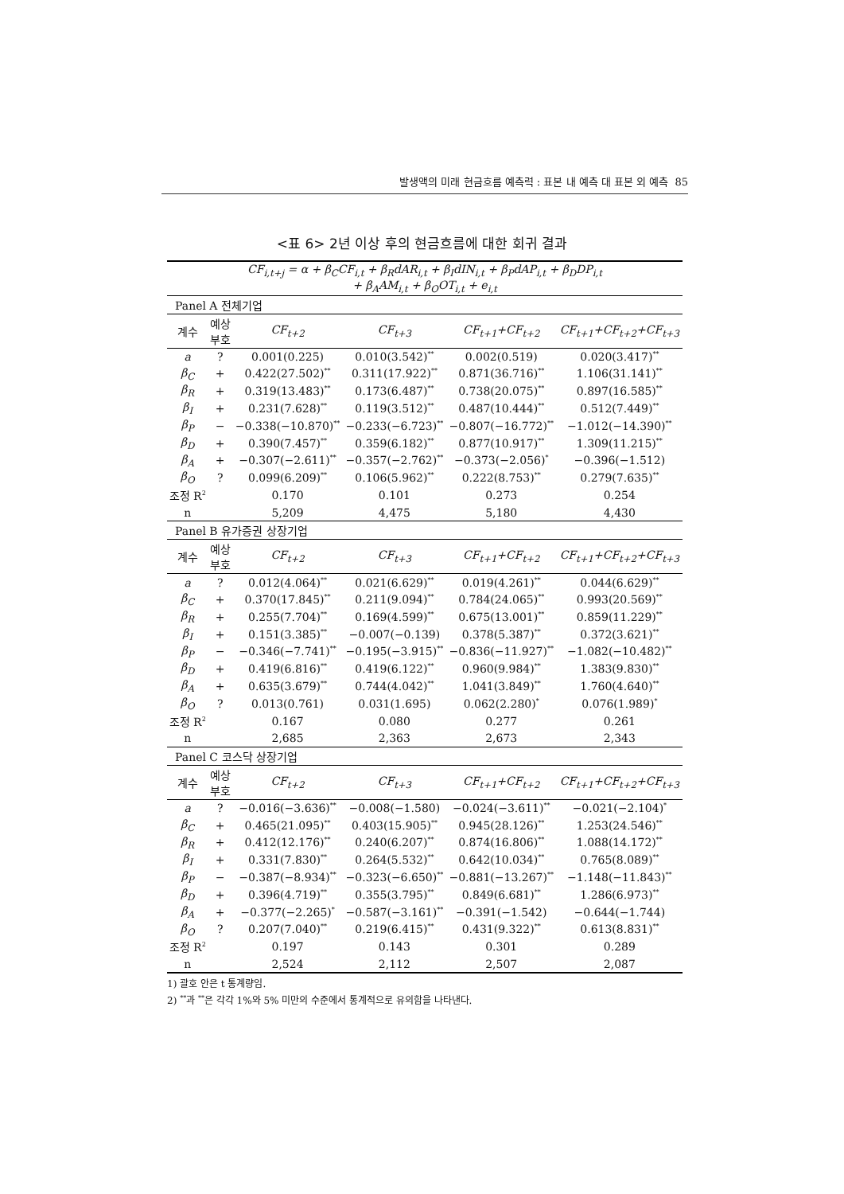발생액의 미래 현금흐름 예측력 : 표본 내 예측 대 표본 외 예측 85
<표 6> 2년 이상 후의 현금흐름에 대한 회귀 결과
| CF<sub>i,t+j</sub> = α + β<sub>C</sub>CF<sub>i,t</sub> + β<sub>R</sub>dAR<sub>i,t</sub> + β<sub>I</sub>dIN<sub>i,t</sub> + β<sub>P</sub>dAP<sub>i,t</sub> + β<sub>D</sub>DP<sub>i,t</sub> + β<sub>A</sub>AM<sub>i,t</sub> + β<sub>O</sub>OT<sub>i,t</sub> + e<sub>i,t</sub> | | | | | |
| Panel A 전체기업 | | | | | |
| 계수 | 예상 부호 | CF<sub>t+2</sub> | CF<sub>t+3</sub> | CF<sub>t+1</sub>+CF<sub>t+2</sub> | CF<sub>t+1</sub>+CF<sub>t+2</sub>+CF<sub>t+3</sub> |
| a | ? | 0.001(0.225) | 0.010(3.542)<sup>**</sup> | 0.002(0.519) | 0.020(3.417)<sup>**</sup> |
| β<sub>C</sub> | + | 0.422(27.502)<sup>**</sup> | 0.311(17.922)<sup>**</sup> | 0.871(36.716)<sup>**</sup> | 1.106(31.141)<sup>**</sup> |
| β<sub>R</sub> | + | 0.319(13.483)<sup>**</sup> | 0.173(6.487)<sup>**</sup> | 0.738(20.075)<sup>**</sup> | 0.897(16.585)<sup>**</sup> |
| β<sub>I</sub> | + | 0.231(7.628)<sup>**</sup> | 0.119(3.512)<sup>**</sup> | 0.487(10.444)<sup>**</sup> | 0.512(7.449)<sup>**</sup> |
| β<sub>P</sub> | − | −0.338(−10.870)<sup>**</sup> | −0.233(−6.723)<sup>**</sup> | −0.807(−16.772)<sup>**</sup> | −1.012(−14.390)<sup>**</sup> |
| β<sub>D</sub> | + | 0.390(7.457)<sup>**</sup> | 0.359(6.182)<sup>**</sup> | 0.877(10.917)<sup>**</sup> | 1.309(11.215)<sup>**</sup> |
| β<sub>A</sub> | + | −0.307(−2.611)<sup>**</sup> | −0.357(−2.762)<sup>**</sup> | −0.373(−2.056)<sup>*</sup> | −0.396(−1.512) |
| β<sub>O</sub> | ? | 0.099(6.209)<sup>**</sup> | 0.106(5.962)<sup>**</sup> | 0.222(8.753)<sup>**</sup> | 0.279(7.635)<sup>**</sup> |
| 조정 R<sup>2</sup> | | 0.170 | 0.101 | 0.273 | 0.254 |
| n | | 5,209 | 4,475 | 5,180 | 4,430 |
| Panel B 유가증권 상장기업 | | | | | |
| 계수 | 예상 부호 | CF<sub>t+2</sub> | CF<sub>t+3</sub> | CF<sub>t+1</sub>+CF<sub>t+2</sub> | CF<sub>t+1</sub>+CF<sub>t+2</sub>+CF<sub>t+3</sub> |
| a | ? | 0.012(4.064)<sup>**</sup> | 0.021(6.629)<sup>**</sup> | 0.019(4.261)<sup>**</sup> | 0.044(6.629)<sup>**</sup> |
| β<sub>C</sub> | + | 0.370(17.845)<sup>**</sup> | 0.211(9.094)<sup>**</sup> | 0.784(24.065)<sup>**</sup> | 0.993(20.569)<sup>**</sup> |
| β<sub>R</sub> | + | 0.255(7.704)<sup>**</sup> | 0.169(4.599)<sup>**</sup> | 0.675(13.001)<sup>**</sup> | 0.859(11.229)<sup>**</sup> |
| β<sub>I</sub> | + | 0.151(3.385)<sup>**</sup> | −0.007(−0.139) | 0.378(5.387)<sup>**</sup> | 0.372(3.621)<sup>**</sup> |
| β<sub>P</sub> | − | −0.346(−7.741)<sup>**</sup> | −0.195(−3.915)<sup>**</sup> | −0.836(−11.927)<sup>**</sup> | −1.082(−10.482)<sup>**</sup> |
| β<sub>D</sub> | + | 0.419(6.816)<sup>**</sup> | 0.419(6.122)<sup>**</sup> | 0.960(9.984)<sup>**</sup> | 1.383(9.830)<sup>**</sup> |
| β<sub>A</sub> | + | 0.635(3.679)<sup>**</sup> | 0.744(4.042)<sup>**</sup> | 1.041(3.849)<sup>**</sup> | 1.760(4.640)<sup>**</sup> |
| β<sub>O</sub> | ? | 0.013(0.761) | 0.031(1.695) | 0.062(2.280)<sup>*</sup> | 0.076(1.989)<sup>*</sup> |
| 조정 R<sup>2</sup> | | 0.167 | 0.080 | 0.277 | 0.261 |
| n | | 2,685 | 2,363 | 2,673 | 2,343 |
| Panel C 코스닥 상장기업 | | | | | |
| 계수 | 예상 부호 | CF<sub>t+2</sub> | CF<sub>t+3</sub> | CF<sub>t+1</sub>+CF<sub>t+2</sub> | CF<sub>t+1</sub>+CF<sub>t+2</sub>+CF<sub>t+3</sub> |
| a | ? | −0.016(−3.636)<sup>**</sup> | −0.008(−1.580) | −0.024(−3.611)<sup>**</sup> | −0.021(−2.104)<sup>*</sup> |
| β<sub>C</sub> | + | 0.465(21.095)<sup>**</sup> | 0.403(15.905)<sup>**</sup> | 0.945(28.126)<sup>**</sup> | 1.253(24.546)<sup>**</sup> |
| β<sub>R</sub> | + | 0.412(12.176)<sup>**</sup> | 0.240(6.207)<sup>**</sup> | 0.874(16.806)<sup>**</sup> | 1.088(14.172)<sup>**</sup> |
| β<sub>I</sub> | + | 0.331(7.830)<sup>**</sup> | 0.264(5.532)<sup>**</sup> | 0.642(10.034)<sup>**</sup> | 0.765(8.089)<sup>**</sup> |
| β<sub>P</sub> | − | −0.387(−8.934)<sup>**</sup> | −0.323(−6.650)<sup>**</sup> | −0.881(−13.267)<sup>**</sup> | −1.148(−11.843)<sup>**</sup> |
| β<sub>D</sub> | + | 0.396(4.719)<sup>**</sup> | 0.355(3.795)<sup>**</sup> | 0.849(6.681)<sup>**</sup> | 1.286(6.973)<sup>**</sup> |
| β<sub>A</sub> | + | −0.377(−2.265)<sup>*</sup> | −0.587(−3.161)<sup>**</sup> | −0.391(−1.542) | −0.644(−1.744) |
| β<sub>O</sub> | ? | 0.207(7.040)<sup>**</sup> | 0.219(6.415)<sup>**</sup> | 0.431(9.322)<sup>**</sup> | 0.613(8.831)<sup>**</sup> |
| 조정 R<sup>2</sup> | | 0.197 | 0.143 | 0.301 | 0.289 |
| n | | 2,524 | 2,112 | 2,507 | 2,087 |
1) 괄호 안은 t 통계량임.
2) <sup>**</sup>과 <sup>**</sup>은 각각 1%와 5% 미만의 수준에서 통계적으로 유의함을 나타낸다.